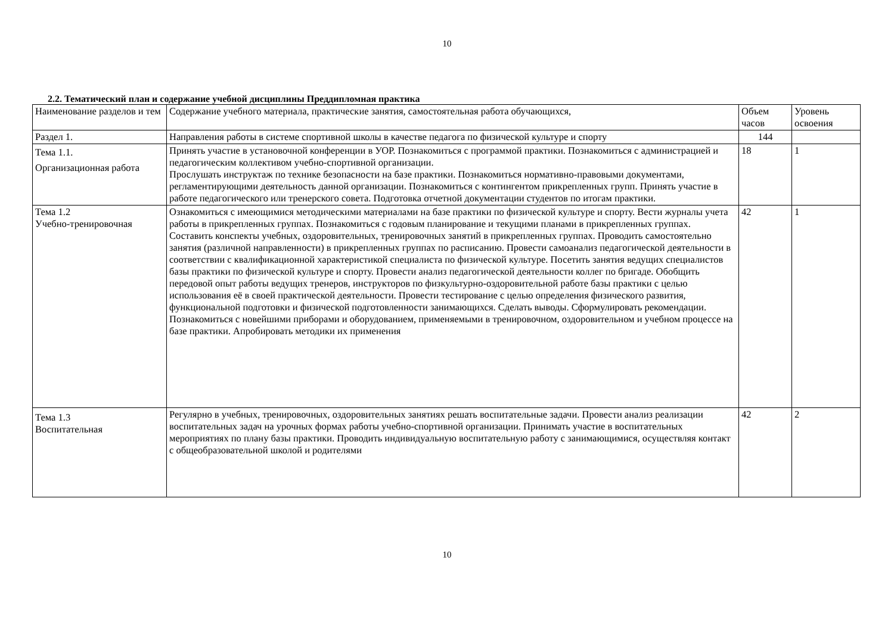10
2.2. Тематический план и содержание учебной дисциплины Преддипломная практика
| Наименование разделов и тем | Содержание учебного материала, практические занятия, самостоятельная работа обучающихся, | Объем часов | Уровень освоения |
| Раздел 1. | Направления работы в системе спортивной школы в качестве педагога по физической культуре и спорту | 144 | |
| Тема 1.1. Организационная работа | Принять участие в установочной конференции в УОР. Познакомиться с программой практики. Познакомиться с администрацией и педагогическим коллективом учебно-спортивной организации. Прослушать инструктаж по технике безопасности на базе практики. Познакомиться нормативно-правовыми документами, регламентирующими деятельность данной организации. Познакомиться с контингентом прикрепленных групп. Принять участие в работе педагогического или тренерского совета. Подготовка отчетной документации студентов по итогам практики. | 18 | 1 |
| Тема 1.2 Учебно-тренировочная | Ознакомиться с имеющимися методическими материалами на базе практики по физической культуре и спорту. Вести журналы учета работы в прикрепленных группах. Познакомиться с годовым планирование и текущими планами в прикрепленных группах. Составить конспекты учебных, оздоровительных, тренировочных занятий в прикрепленных группах. Проводить самостоятельно занятия (различной направленности) в прикрепленных группах по расписанию. Провести самоанализ педагогической деятельности в соответствии с квалификационной характеристикой специалиста по физической культуре. Посетить занятия ведущих специалистов базы практики по физической культуре и спорту. Провести анализ педагогической деятельности коллег по бригаде. Обобщить передовой опыт работы ведущих тренеров, инструкторов по физкультурно-оздоровительной работе базы практики с целью использования её в своей практической деятельности. Провести тестирование с целью определения физического развития, функциональной подготовки и физической подготовленности занимающихся. Сделать выводы. Сформулировать рекомендации. Познакомиться с новейшими приборами и оборудованием, применяемыми в тренировочном, оздоровительном и учебном процессе на базе практики. Апробировать методики их применения | 42 | 1 |
| Тема 1.3 Воспитательная | Регулярно в учебных, тренировочных, оздоровительных занятиях решать воспитательные задачи. Провести анализ реализации воспитательных задач на урочных формах работы учебно-спортивной организации. Принимать участие в воспитательных мероприятиях по плану базы практики. Проводить индивидуальную воспитательную работу с занимающимися, осуществляя контакт с общеобразовательной школой и родителями | 42 | 2 |
10